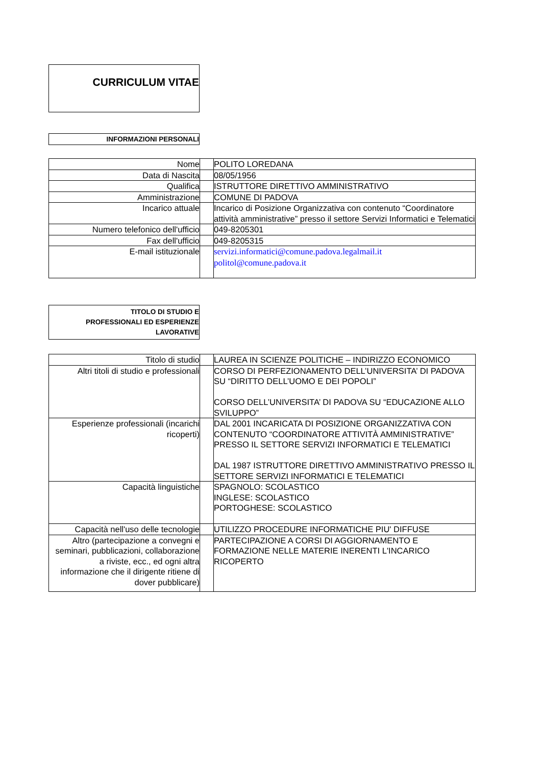CURRICULUM VITAE
INFORMAZIONI PERSONALI
| Nome | | POLITO LOREDANA |
| Data di Nascita | | 08/05/1956 |
| Qualifica | | ISTRUTTORE DIRETTIVO AMMINISTRATIVO |
| Amministrazione | | COMUNE DI PADOVA |
| Incarico attuale | | Incarico di Posizione Organizzativa con contenuto “Coordinatore attività amministrative” presso il settore Servizi Informatici e Telematici |
| Numero telefonico dell'ufficio | | 049-8205301 |
| Fax dell'ufficio | | 049-8205315 |
| E-mail istituzionale | | servizi.informatici@comune.padova.legalmail.it politol@comune.padova.it |
TITOLO DI STUDIO E
PROFESSIONALI ED ESPERIENZE
LAVORATIVE
| Titolo di studio | | LAUREA IN SCIENZE POLITICHE – INDIRIZZO ECONOMICO |
| Altri titoli di studio e professionali | | CORSO DI PERFEZIONAMENTO DELL’UNIVERSITA’ DI PADOVA SU “DIRITTO DELL’UOMO E DEI POPOLI” CORSO DELL’UNIVERSITA’ DI PADOVA SU “EDUCAZIONE ALLO SVILUPPO” |
| Esperienze professionali (incarichi ricoperti) | | DAL 2001 INCARICATA DI POSIZIONE ORGANIZZATIVA CON CONTENUTO “COORDINATORE ATTIVITÀ AMMINISTRATIVE” PRESSO IL SETTORE SERVIZI INFORMATICI E TELEMATICI DAL 1987 ISTRUTTORE DIRETTIVO AMMINISTRATIVO PRESSO IL SETTORE SERVIZI INFORMATICI E TELEMATICI |
| Capacità linguistiche | | SPAGNOLO: SCOLASTICO INGLESE: SCOLASTICO PORTOGHESE: SCOLASTICO |
| Capacità nell'uso delle tecnologie | | UTILIZZO PROCEDURE INFORMATICHE PIU' DIFFUSE |
| Altro (partecipazione a convegni e seminari, pubblicazioni, collaborazione a riviste, ecc., ed ogni altra informazione che il dirigente ritiene di dover pubblicare) | | PARTECIPAZIONE A CORSI DI AGGIORNAMENTO E FORMAZIONE NELLE MATERIE INERENTI L'INCARICO RICOPERTO |